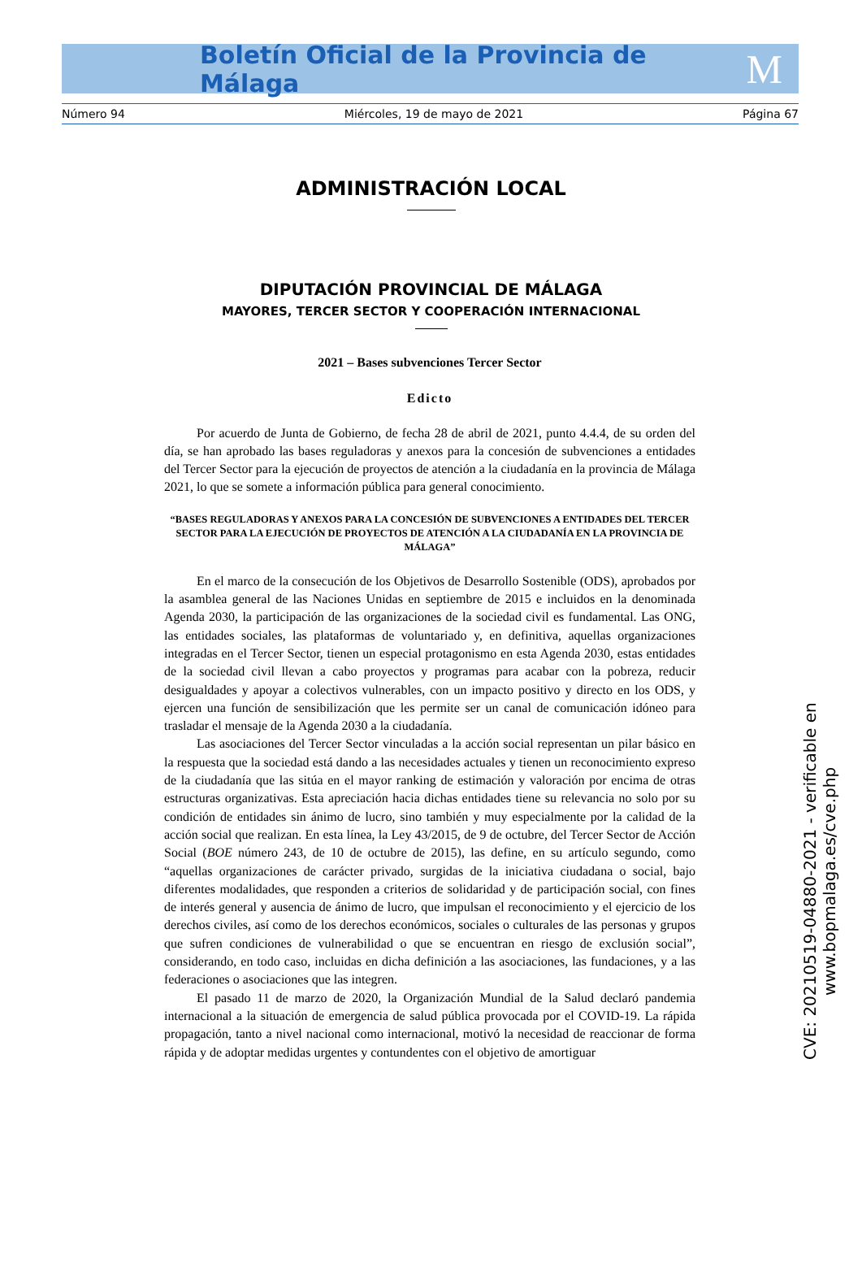Boletín Oficial de la Provincia de Málaga M
Número 94 Miércoles, 19 de mayo de 2021 Página 67
ADMINISTRACIÓN LOCAL
DIPUTACIÓN PROVINCIAL DE MÁLAGA
MAYORES, TERCER SECTOR Y COOPERACIÓN INTERNACIONAL
2021 – Bases subvenciones Tercer Sector
Edicto
Por acuerdo de Junta de Gobierno, de fecha 28 de abril de 2021, punto 4.4.4, de su orden del día, se han aprobado las bases reguladoras y anexos para la concesión de subvenciones a entidades del Tercer Sector para la ejecución de proyectos de atención a la ciudadanía en la provincia de Málaga 2021, lo que se somete a información pública para general conocimiento.
“BASES REGULADORAS Y ANEXOS PARA LA CONCESIÓN DE SUBVENCIONES A ENTIDADES DEL TERCER SECTOR PARA LA EJECUCIÓN DE PROYECTOS DE ATENCIÓN A LA CIUDADANÍA EN LA PROVINCIA DE MÁLAGA”
En el marco de la consecución de los Objetivos de Desarrollo Sostenible (ODS), aprobados por la asamblea general de las Naciones Unidas en septiembre de 2015 e incluidos en la denominada Agenda 2030, la participación de las organizaciones de la sociedad civil es fundamental. Las ONG, las entidades sociales, las plataformas de voluntariado y, en definitiva, aquellas organizaciones integradas en el Tercer Sector, tienen un especial protagonismo en esta Agenda 2030, estas entidades de la sociedad civil llevan a cabo proyectos y programas para acabar con la pobreza, reducir desigualdades y apoyar a colectivos vulnerables, con un impacto positivo y directo en los ODS, y ejercen una función de sensibilización que les permite ser un canal de comunicación idóneo para trasladar el mensaje de la Agenda 2030 a la ciudadanía.
Las asociaciones del Tercer Sector vinculadas a la acción social representan un pilar básico en la respuesta que la sociedad está dando a las necesidades actuales y tienen un reconocimiento expreso de la ciudadanía que las sitúa en el mayor ranking de estimación y valoración por encima de otras estructuras organizativas. Esta apreciación hacia dichas entidades tiene su relevancia no solo por su condición de entidades sin ánimo de lucro, sino también y muy especialmente por la calidad de la acción social que realizan. En esta línea, la Ley 43/2015, de 9 de octubre, del Tercer Sector de Acción Social (BOE número 243, de 10 de octubre de 2015), las define, en su artículo segundo, como “aquellas organizaciones de carácter privado, surgidas de la iniciativa ciudadana o social, bajo diferentes modalidades, que responden a criterios de solidaridad y de participación social, con fines de interés general y ausencia de ánimo de lucro, que impulsan el reconocimiento y el ejercicio de los derechos civiles, así como de los derechos económicos, sociales o culturales de las personas y grupos que sufren condiciones de vulnerabilidad o que se encuentran en riesgo de exclusión social”, considerando, en todo caso, incluidas en dicha definición a las asociaciones, las fundaciones, y a las federaciones o asociaciones que las integren.
El pasado 11 de marzo de 2020, la Organización Mundial de la Salud declaró pandemia internacional a la situación de emergencia de salud pública provocada por el COVID-19. La rápida propagación, tanto a nivel nacional como internacional, motivó la necesidad de reaccionar de forma rápida y de adoptar medidas urgentes y contundentes con el objetivo de amortiguar
CVE: 20210519-04880-2021 - verificable en www.bopmalaga.es/cve.php